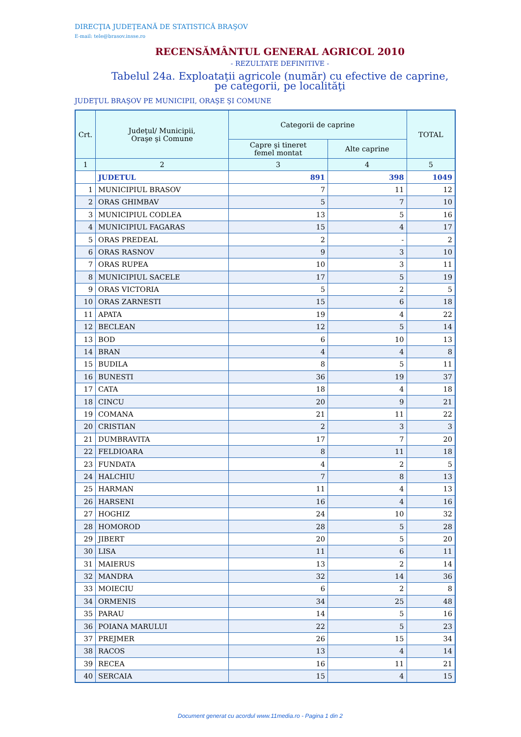DIRECŢIA JUDEŢEANĂ DE STATISTICĂ BRAŞOV
E-mail: tele@brasov.insse.ro
RECENSĂMÂNTUL GENERAL AGRICOL 2010
- REZULTATE DEFINITIVE -
Tabelul 24a. Exploataţii agricole (număr) cu efective de caprine, pe categorii, pe localităţi
JUDEŢUL BRAŞOV PE MUNICIPII, ORAŞE ŞI COMUNE
| Crt. | Judeţul/ Municipii, Oraşe şi Comune | Categorii de caprine | | TOTAL |
| --- | --- | --- | --- | --- |
| | | Capre şi tineret femel montat | Alte caprine | |
| 1 | 2 | 3 | 4 | 5 |
| | JUDETUL | 891 | 398 | 1049 |
| 1 | MUNICIPIUL BRASOV | 7 | 11 | 12 |
| 2 | ORAS GHIMBAV | 5 | 7 | 10 |
| 3 | MUNICIPIUL CODLEA | 13 | 5 | 16 |
| 4 | MUNICIPIUL FAGARAS | 15 | 4 | 17 |
| 5 | ORAS PREDEAL | 2 | - | 2 |
| 6 | ORAS RASNOV | 9 | 3 | 10 |
| 7 | ORAS RUPEA | 10 | 3 | 11 |
| 8 | MUNICIPIUL SACELE | 17 | 5 | 19 |
| 9 | ORAS VICTORIA | 5 | 2 | 5 |
| 10 | ORAS ZARNESTI | 15 | 6 | 18 |
| 11 | APATA | 19 | 4 | 22 |
| 12 | BECLEAN | 12 | 5 | 14 |
| 13 | BOD | 6 | 10 | 13 |
| 14 | BRAN | 4 | 4 | 8 |
| 15 | BUDILA | 8 | 5 | 11 |
| 16 | BUNESTI | 36 | 19 | 37 |
| 17 | CATA | 18 | 4 | 18 |
| 18 | CINCU | 20 | 9 | 21 |
| 19 | COMANA | 21 | 11 | 22 |
| 20 | CRISTIAN | 2 | 3 | 3 |
| 21 | DUMBRAVITA | 17 | 7 | 20 |
| 22 | FELDIOARA | 8 | 11 | 18 |
| 23 | FUNDATA | 4 | 2 | 5 |
| 24 | HALCHIU | 7 | 8 | 13 |
| 25 | HARMAN | 11 | 4 | 13 |
| 26 | HARSENI | 16 | 4 | 16 |
| 27 | HOGHIZ | 24 | 10 | 32 |
| 28 | HOMOROD | 28 | 5 | 28 |
| 29 | JIBERT | 20 | 5 | 20 |
| 30 | LISA | 11 | 6 | 11 |
| 31 | MAIERUS | 13 | 2 | 14 |
| 32 | MANDRA | 32 | 14 | 36 |
| 33 | MOIECIU | 6 | 2 | 8 |
| 34 | ORMENIS | 34 | 25 | 48 |
| 35 | PARAU | 14 | 5 | 16 |
| 36 | POIANA MARULUI | 22 | 5 | 23 |
| 37 | PREJMER | 26 | 15 | 34 |
| 38 | RACOS | 13 | 4 | 14 |
| 39 | RECEA | 16 | 11 | 21 |
| 40 | SERCAIA | 15 | 4 | 15 |
Document generat cu acordul www.11media.ro - Pagina 1 din 2